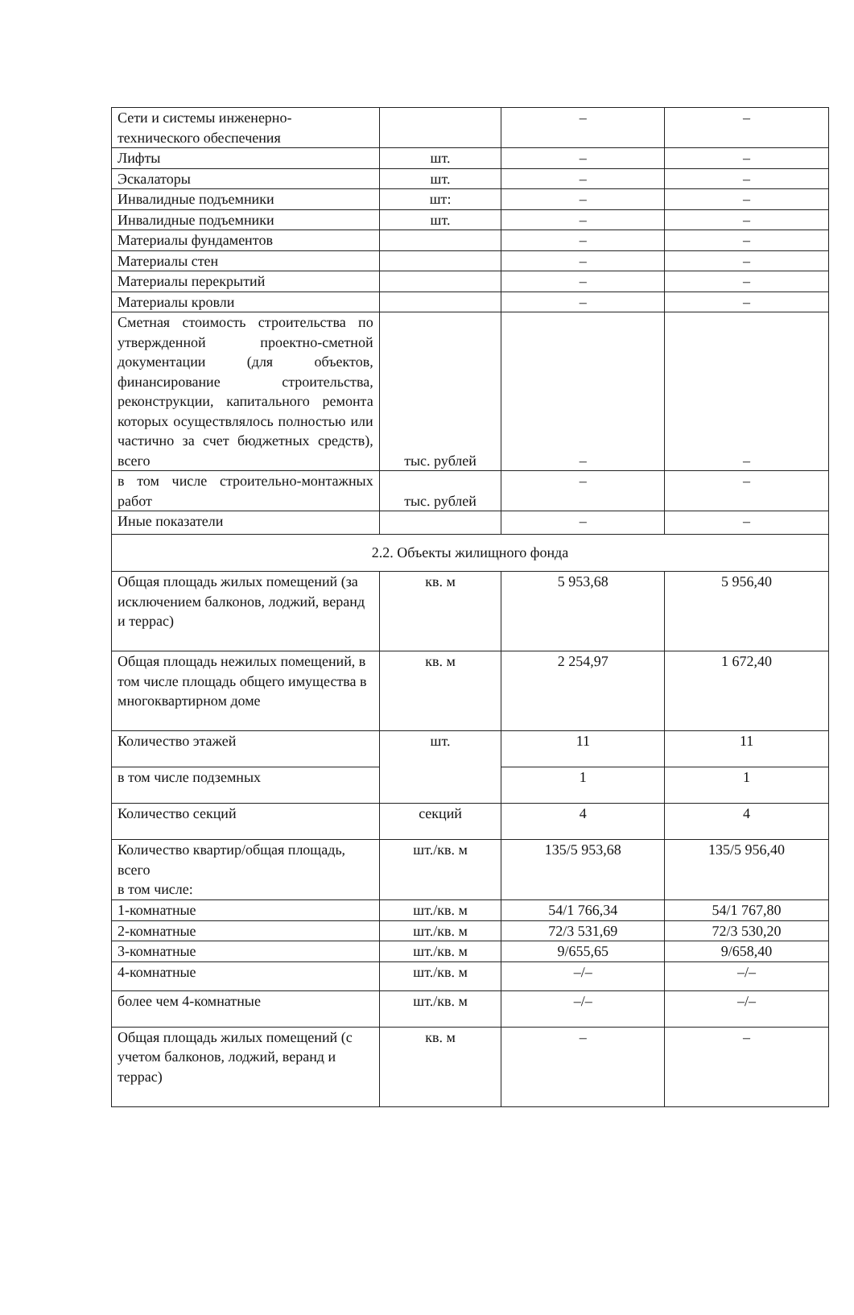| Сети и системы инженерно-технического обеспечения | | – | – |
| Лифты | шт. | – | – |
| Эскалаторы | шт. | – | – |
| Инвалидные подъемники | шт: | – | – |
| Инвалидные подъемники | шт. | – | – |
| Материалы фундаментов | | – | – |
| Материалы стен | | – | – |
| Материалы перекрытий | | – | – |
| Материалы кровли | | – | – |
| Сметная стоимость строительства по утвержденной проектно-сметной документации (для объектов, финансирование строительства, реконструкции, капитального ремонта которых осуществлялось полностью или частично за счет бюджетных средств), всего | тыс. рублей | – | – |
| в том числе строительно-монтажных работ | тыс. рублей | – | – |
| Иные показатели | | – | – |
| 2.2. Объекты жилищного фонда | | | |
| Общая площадь жилых помещений (за исключением балконов, лоджий, веранд и террас) | кв. м | 5 953,68 | 5 956,40 |
| Общая площадь нежилых помещений, в том числе площадь общего имущества в многоквартирном доме | кв. м | 2 254,97 | 1 672,40 |
| Количество этажей | шт. | 11 | 11 |
| в том числе подземных | | 1 | 1 |
| Количество секций | секций | 4 | 4 |
| Количество квартир/общая площадь, всего в том числе: | шт./кв. м | 135/5 953,68 | 135/5 956,40 |
| 1-комнатные | шт./кв. м | 54/1 766,34 | 54/1 767,80 |
| 2-комнатные | шт./кв. м | 72/3 531,69 | 72/3 530,20 |
| 3-комнатные | шт./кв. м | 9/655,65 | 9/658,40 |
| 4-комнатные | шт./кв. м | –/– | –/– |
| более чем 4-комнатные | шт./кв. м | –/– | –/– |
| Общая площадь жилых помещений (с учетом балконов, лоджий, веранд и террас) | кв. м | – | – |